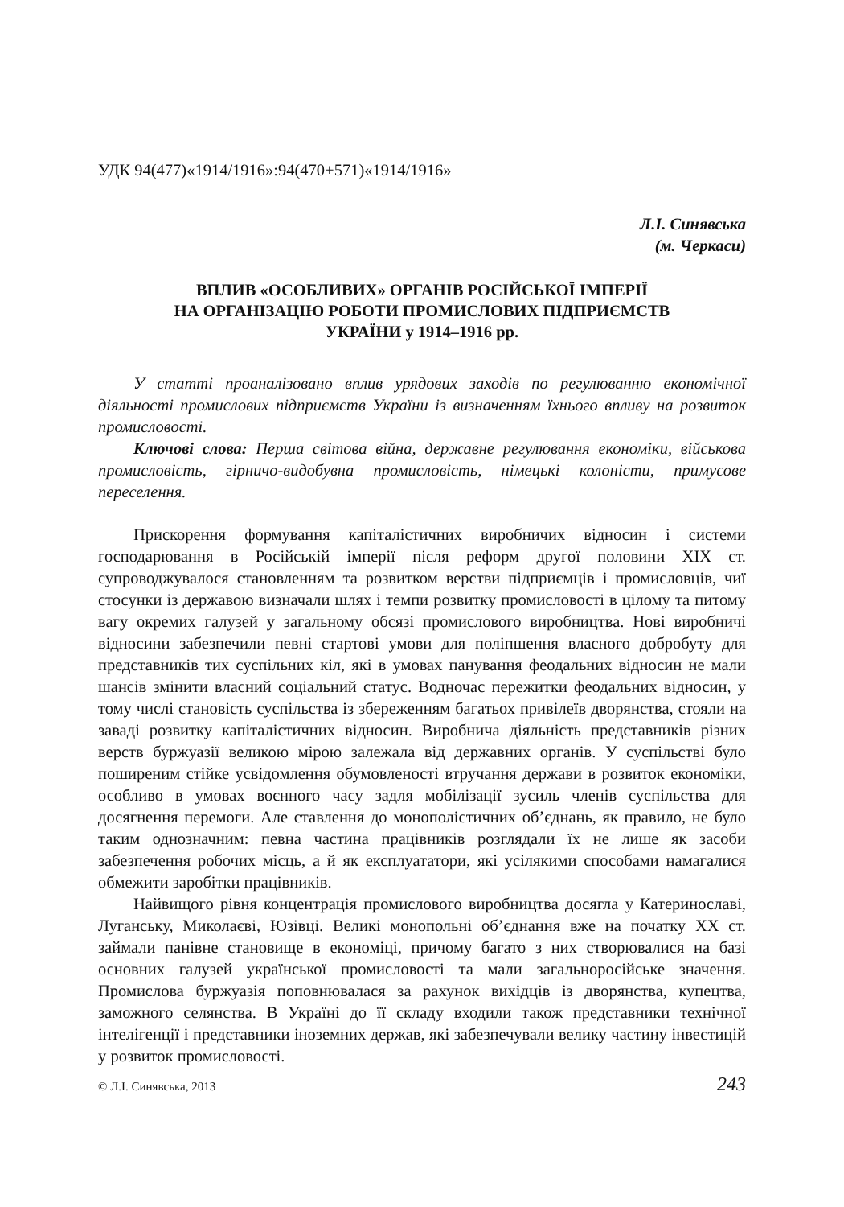УДК 94(477)«1914/1916»:94(470+571)«1914/1916»
Л.І. Синявська
(м. Черкаси)
ВПЛИВ «ОСОБЛИВИХ» ОРГАНІВ РОСІЙСЬКОЇ ІМПЕРІЇ
НА ОРГАНІЗАЦІЮ РОБОТИ ПРОМИСЛОВИХ ПІДПРИЄМСТВ
УКРАЇНИ у 1914–1916 рр.
У статті проаналізовано вплив урядових заходів по регулюванню економічної діяльності промислових підприємств України із визначенням їхнього впливу на розвиток промисловості.
Ключові слова: Перша світова війна, державне регулювання економіки, військова промисловість, гірничо-видобувна промисловість, німецькі колоністи, примусове переселення.
Прискорення формування капіталістичних виробничих відносин і системи господарювання в Російській імперії після реформ другої половини XIX ст. супроводжувалося становленням та розвитком верстви підприємців і промисловців, чиї стосунки із державою визначали шлях і темпи розвитку промисловості в цілому та питому вагу окремих галузей у загальному обсязі промислового виробництва. Нові виробничі відносини забезпечили певні стартові умови для поліпшення власного добробуту для представників тих суспільних кіл, які в умовах панування феодальних відносин не мали шансів змінити власний соціальний статус. Водночас пережитки феодальних відносин, у тому числі становість суспільства із збереженням багатьох привілеїв дворянства, стояли на заваді розвитку капіталістичних відносин. Виробнича діяльність представників різних верств буржуазії великою мірою залежала від державних органів. У суспільстві було поширеним стійке усвідомлення обумовленості втручання держави в розвиток економіки, особливо в умовах воєнного часу задля мобілізації зусиль членів суспільства для досягнення перемоги. Але ставлення до монополістичних об’єднань, як правило, не було таким однозначним: певна частина працівників розглядали їх не лише як засоби забезпечення робочих місць, а й як експлуататори, які усілякими способами намагалися обмежити заробітки працівників.
Найвищого рівня концентрація промислового виробництва досягла у Катеринославі, Луганську, Миколаєві, Юзівці. Великі монопольні об’єднання вже на початку XX ст. займали панівне становище в економіці, причому багато з них створювалися на базі основних галузей української промисловості та мали загальноросійське значення. Промислова буржуазія поповнювалася за рахунок вихідців із дворянства, купецтва, заможного селянства. В Україні до її складу входили також представники технічної інтелігенції і представники іноземних держав, які забезпечували велику частину інвестицій у розвиток промисловості.
© Л.І. Синявська, 2013 243